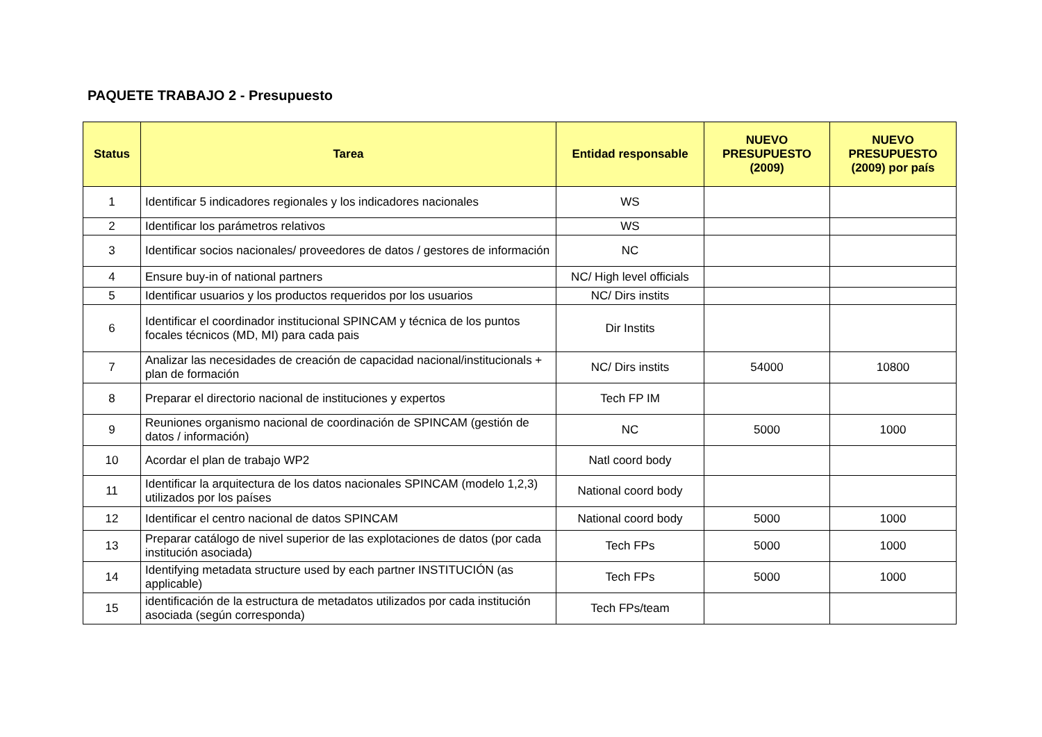PAQUETE TRABAJO 2 - Presupuesto
| Status | Tarea | Entidad responsable | NUEVO PRESUPUESTO (2009) | NUEVO PRESUPUESTO (2009) por país |
| --- | --- | --- | --- | --- |
| 1 | Identificar 5 indicadores regionales y los indicadores nacionales | WS | | |
| 2 | Identificar los parámetros relativos | WS | | |
| 3 | Identificar socios nacionales/ proveedores de datos / gestores de información | NC | | |
| 4 | Ensure buy-in of national partners | NC/ High level officials | | |
| 5 | Identificar usuarios y los productos requeridos por los usuarios | NC/ Dirs instits | | |
| 6 | Identificar el coordinador institucional SPINCAM y técnica de los puntos focales técnicos (MD, MI) para cada pais | Dir Instits | | |
| 7 | Analizar las necesidades de creación de capacidad nacional/institucionals + plan de formación | NC/ Dirs instits | 54000 | 10800 |
| 8 | Preparar el directorio nacional de instituciones y expertos | Tech FP IM | | |
| 9 | Reuniones organismo nacional de coordinación de SPINCAM (gestión de datos / información) | NC | 5000 | 1000 |
| 10 | Acordar el plan de trabajo WP2 | Natl coord body | | |
| 11 | Identificar la arquitectura de los datos nacionales SPINCAM (modelo 1,2,3) utilizados por los países | National coord body | | |
| 12 | Identificar el centro nacional de datos SPINCAM | National coord body | 5000 | 1000 |
| 13 | Preparar catálogo de nivel superior de las explotaciones de datos (por cada institución asociada) | Tech FPs | 5000 | 1000 |
| 14 | Identifying metadata structure used by each partner INSTITUCIÓN (as applicable) | Tech FPs | 5000 | 1000 |
| 15 | identificación de la estructura de metadatos utilizados por cada institución asociada (según corresponda) | Tech FPs/team | | |